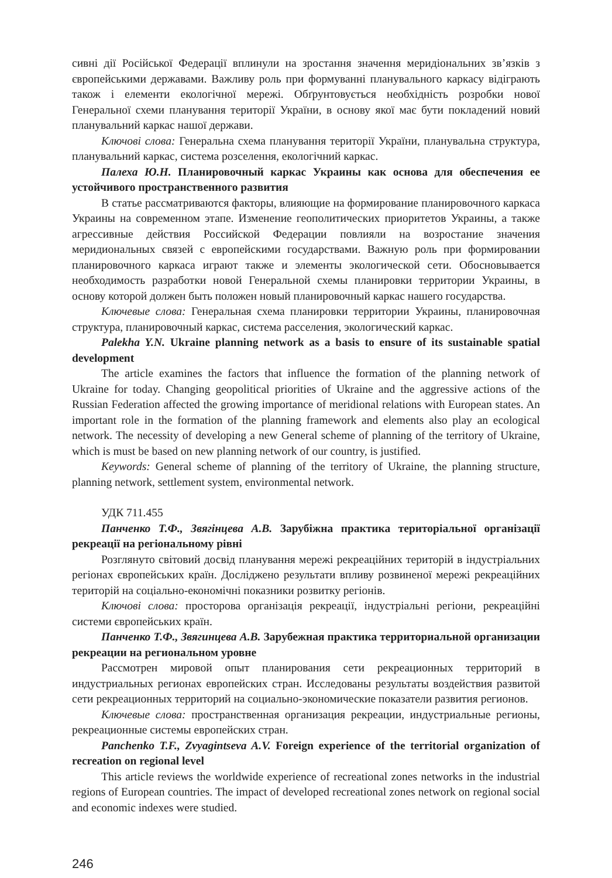сивні дії Російської Федерації вплинули на зростання значення меридіональних зв’язків з європейськими державами. Важливу роль при формуванні планувального каркасу відіграють також і елементи екологічної мережі. Обґрунтовується необхідність розробки нової Генеральної схеми планування території України, в основу якої має бути покладений новий планувальний каркас нашої держави.
Ключові слова: Генеральна схема планування території України, планувальна структура, планувальний каркас, система розселення, екологічний каркас.
Палеха Ю.Н. Планировочный каркас Украины как основа для обеспечения ее устойчивого пространственного развития
В статье рассматриваются факторы, влияющие на формирование планировочного каркаса Украины на современном этапе. Изменение геополитических приоритетов Украины, а также агрессивные действия Российской Федерации повлияли на возростание значения меридиональных связей с европейскими государствами. Важную роль при формировании планировочного каркаса играют также и элементы экологической сети. Обосновывается необходимость разработки новой Генеральной схемы планировки территории Украины, в основу которой должен быть положен новый планировочный каркас нашего государства.
Ключевые слова: Генеральная схема планировки территории Украины, планировочная структура, планировочный каркас, система расселения, экологический каркас.
Palekha Y.N. Ukraine planning network as a basis to ensure of its sustainable spatial development
The article examines the factors that influence the formation of the planning network of Ukraine for today. Changing geopolitical priorities of Ukraine and the aggressive actions of the Russian Federation affected the growing importance of meridional relations with European states. An important role in the formation of the planning framework and elements also play an ecological network. The necessity of developing a new General scheme of planning of the territory of Ukraine, which is must be based on new planning network of our country, is justified.
Keywords: General scheme of planning of the territory of Ukraine, the planning structure, planning network, settlement system, environmental network.
УДК 711.455
Панченко Т.Ф., Звягінцева А.В. Зарубіжна практика територіальної організації рекреації на регіональному рівні
Розглянуто світовий досвід планування мережі рекреаційних територій в індустріальних регіонах європейських країн. Досліджено результати впливу розвиненої мережі рекреаційних територій на соціально-економічні показники розвитку регіонів.
Ключові слова: просторова організація рекреації, індустріальні регіони, рекреаційні системи європейських країн.
Панченко Т.Ф., Звягинцева А.В. Зарубежная практика территориальной организации рекреации на региональном уровне
Рассмотрен мировой опыт планирования сети рекреационных территорий в индустриальных регионах европейских стран. Исследованы результаты воздействия развитой сети рекреационных территорий на социально-экономические показатели развития регионов.
Ключевые слова: пространственная организация рекреации, индустриальные регионы, рекреационные системы европейских стран.
Panchenko T.F., Zvyagintseva A.V. Foreign experience of the territorial organization of recreation on regional level
This article reviews the worldwide experience of recreational zones networks in the industrial regions of European countries. The impact of developed recreational zones network on regional social and economic indexes were studied.
246